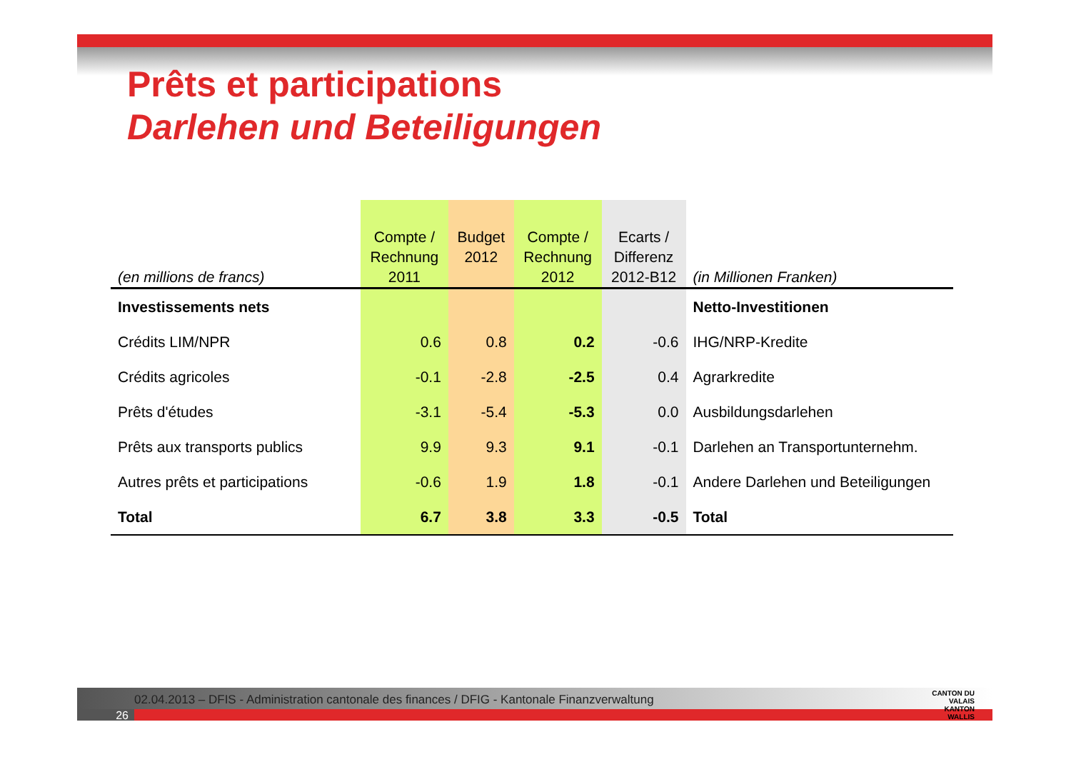Prêts et participations
Darlehen und Beteiligungen
| (en millions de francs) | Compte / Rechnung 2011 | Budget 2012 | Compte / Rechnung 2012 | Ecarts / Differenz 2012-B12 | (in Millionen Franken) |
| --- | --- | --- | --- | --- | --- |
| Investissements nets | | | | | Netto-Investitionen |
| Crédits LIM/NPR | 0.6 | 0.8 | 0.2 | -0.6 | IHG/NRP-Kredite |
| Crédits agricoles | -0.1 | -2.8 | -2.5 | 0.4 | Agrarkredite |
| Prêts d'études | -3.1 | -5.4 | -5.3 | 0.0 | Ausbildungsdarlehen |
| Prêts aux transports publics | 9.9 | 9.3 | 9.1 | -0.1 | Darlehen an Transportunternehm. |
| Autres prêts et participations | -0.6 | 1.9 | 1.8 | -0.1 | Andere Darlehen und Beteiligungen |
| Total | 6.7 | 3.8 | 3.3 | -0.5 | Total |
02.04.2013 – DFIS - Administration cantonale des finances / DFIG - Kantonale Finanzverwaltung
26
CANTON DU VALAIS
KANTON WALLIS